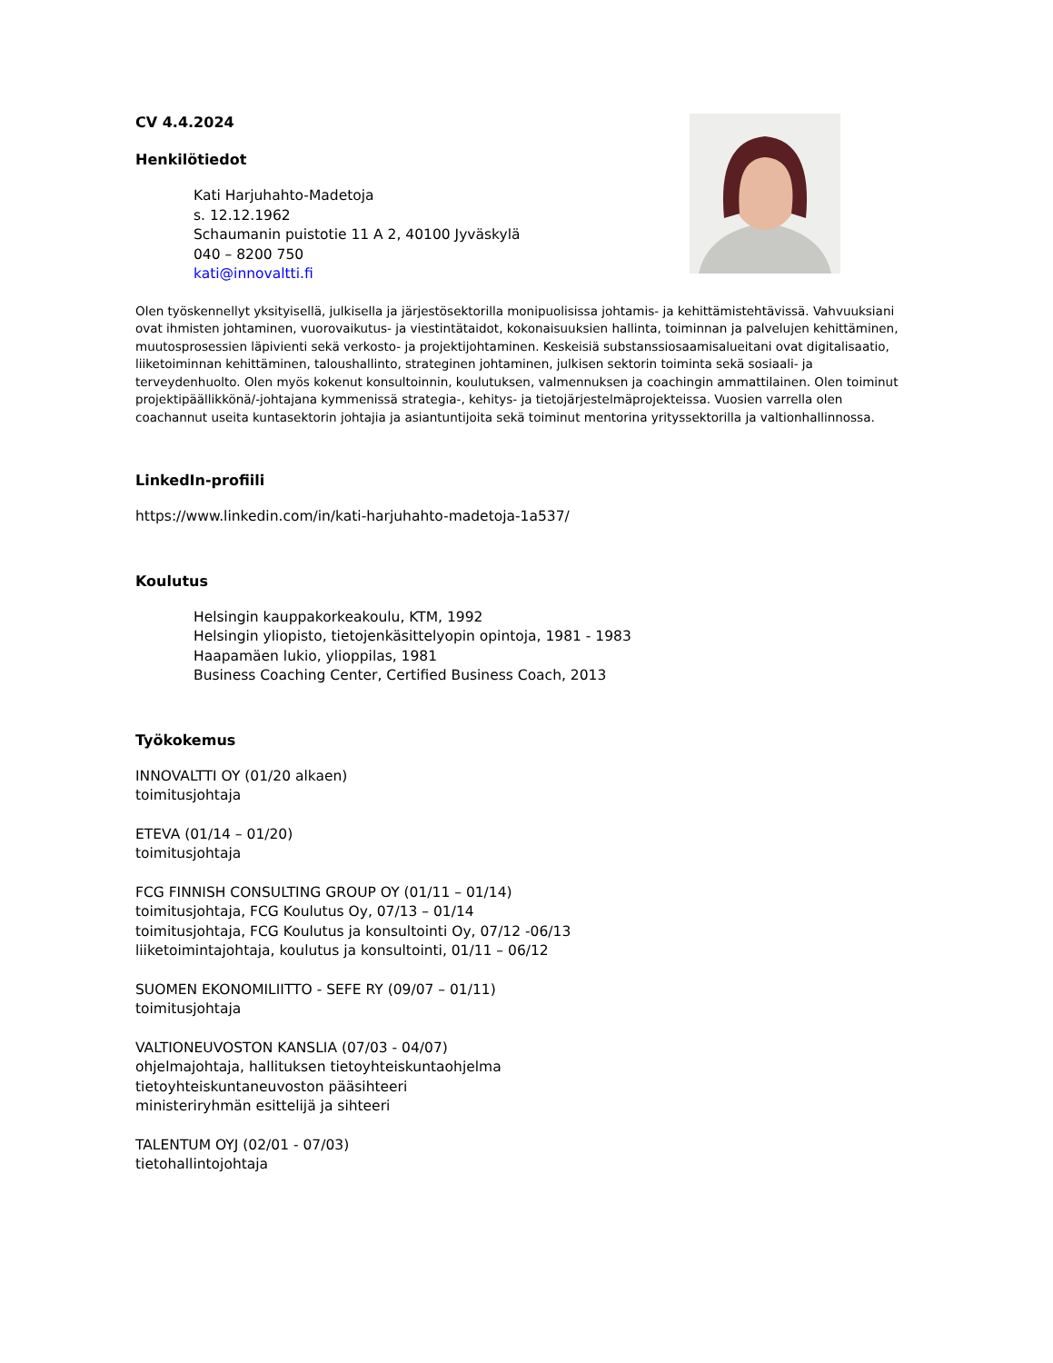CV 4.4.2024
Henkilötiedot
Kati Harjuhahto-Madetoja
s. 12.12.1962
Schaumanin puistotie 11 A 2, 40100 Jyväskylä
040 – 8200 750
kati@innovaltti.fi
Olen työskennellyt yksityisellä, julkisella ja järjestösektorilla monipuolisissa johtamis- ja kehittämistehtävissä. Vahvuuksiani ovat ihmisten johtaminen, vuorovaikutus- ja viestintätaidot, kokonaisuuksien hallinta, toiminnan ja palvelujen kehittäminen, muutosprosessien läpivienti sekä verkosto- ja projektijohtaminen. Keskeisiä substanssiosaamisalueitani ovat digitalisaatio, liiketoiminnan kehittäminen, taloushallinto, strateginen johtaminen, julkisen sektorin toiminta sekä sosiaali- ja terveydenhuolto. Olen myös kokenut konsultoinnin, koulutuksen, valmennuksen ja coachingin ammattilainen. Olen toiminut projektipäällikkönä/-johtajana kymmenissä strategia-, kehitys- ja tietojärjestelmäprojekteissa. Vuosien varrella olen coachannut useita kuntasektorin johtajia ja asiantuntijoita sekä toiminut mentorina yrityssektorilla ja valtionhallinnossa.
LinkedIn-profiili
https://www.linkedin.com/in/kati-harjuhahto-madetoja-1a537/
Koulutus
Helsingin kauppakorkeakoulu, KTM, 1992
Helsingin yliopisto, tietojenkäsittelyopin opintoja, 1981 - 1983
Haapamäen lukio, ylioppilas, 1981
Business Coaching Center, Certified Business Coach, 2013
Työkokemus
INNOVALTTI OY (01/20 alkaen)
toimitusjohtaja
ETEVA (01/14 – 01/20)
toimitusjohtaja
FCG FINNISH CONSULTING GROUP OY (01/11 – 01/14)
toimitusjohtaja, FCG Koulutus Oy, 07/13 – 01/14
toimitusjohtaja, FCG Koulutus ja konsultointi Oy, 07/12 -06/13
liiketoimintajohtaja, koulutus ja konsultointi, 01/11 – 06/12
SUOMEN EKONOMILIITTO - SEFE RY (09/07 – 01/11)
toimitusjohtaja
VALTIONEUVOSTON KANSLIA (07/03 - 04/07)
ohjelmajohtaja, hallituksen tietoyhteiskuntaohjelma
tietoyhteiskuntaneuvoston pääsihteeri
ministeriryhmän esittelijä ja sihteeri
TALENTUM OYJ (02/01 - 07/03)
tietohallintojohtaja